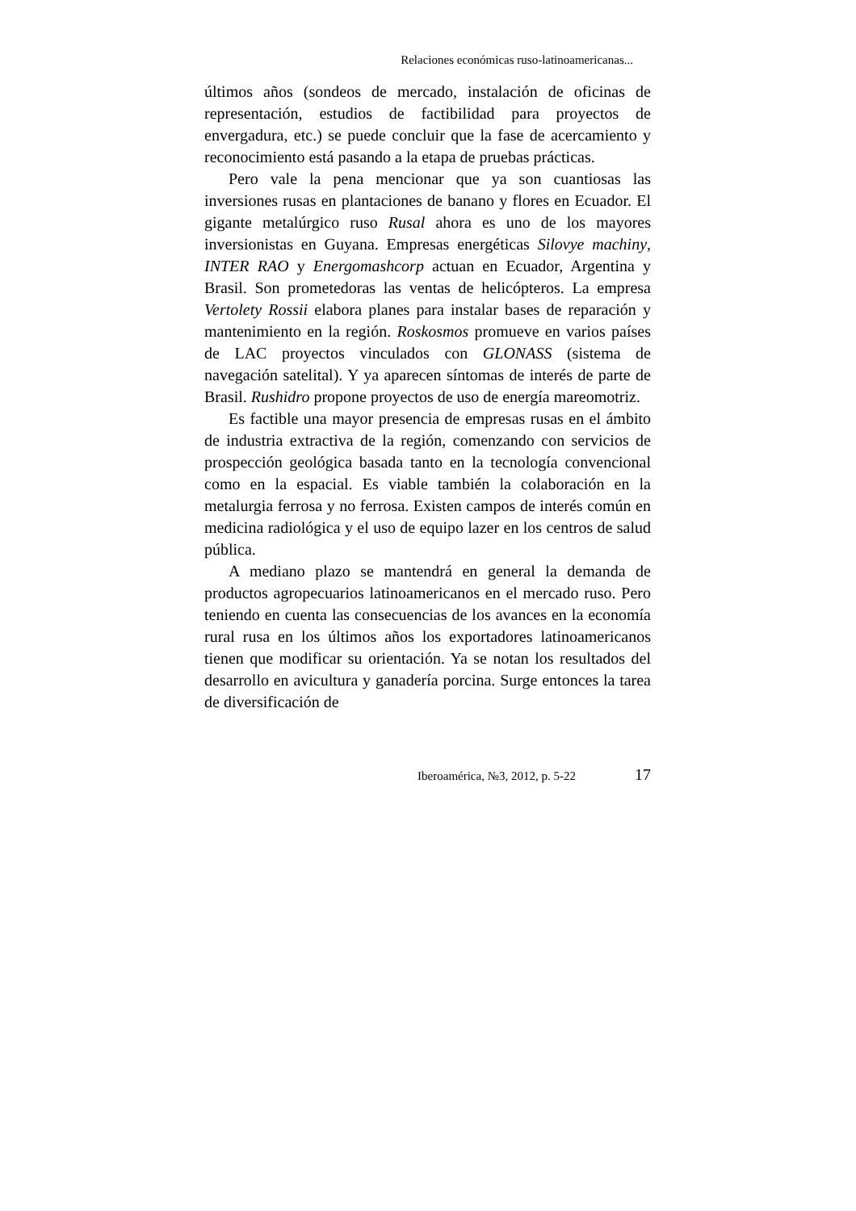Relaciones económicas ruso-latinoamericanas...
últimos años (sondeos de mercado, instalación de oficinas de representación, estudios de factibilidad para proyectos de envergadura, etc.) se puede concluir que la fase de acercamiento y reconocimiento está pasando a la etapa de pruebas prácticas.
Pero vale la pena mencionar que ya son cuantiosas las inversiones rusas en plantaciones de banano y flores en Ecuador. El gigante metalúrgico ruso Rusal ahora es uno de los mayores inversionistas en Guyana. Empresas energéticas Silovye machiny, INTER RAO y Energomashcorp actuan en Ecuador, Argentina y Brasil. Son prometedoras las ventas de helicópteros. La empresa Vertolety Rossii elabora planes para instalar bases de reparación y mantenimiento en la región. Roskosmos promueve en varios países de LAC proyectos vinculados con GLONASS (sistema de navegación satelital). Y ya aparecen síntomas de interés de parte de Brasil. Rushidro propone proyectos de uso de energía mareomotriz.
Es factible una mayor presencia de empresas rusas en el ámbito de industria extractiva de la región, comenzando con servicios de prospección geológica basada tanto en la tecnología convencional como en la espacial. Es viable también la colaboración en la metalurgia ferrosa y no ferrosa. Existen campos de interés común en medicina radiológica y el uso de equipo lazer en los centros de salud pública.
A mediano plazo se mantendrá en general la demanda de productos agropecuarios latinoamericanos en el mercado ruso. Pero teniendo en cuenta las consecuencias de los avances en la economía rural rusa en los últimos años los exportadores latinoamericanos tienen que modificar su orientación. Ya se notan los resultados del desarrollo en avicultura y ganadería porcina. Surge entonces la tarea de diversificación de
Iberoamérica, №3, 2012, p. 5-22 17